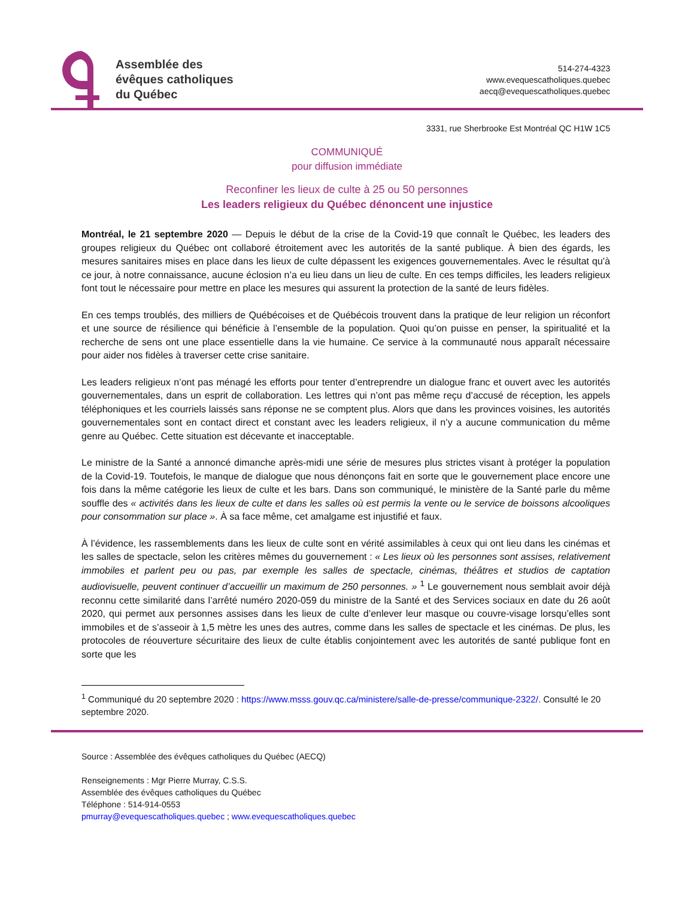Assemblée des
évêques catholiques
du Québec
514-274-4323
www.evequescatholiques.quebec
aecq@evequescatholiques.quebec
3331, rue Sherbrooke Est Montréal QC H1W 1C5
COMMUNIQUÉ
pour diffusion immédiate
Reconfiner les lieux de culte à 25 ou 50 personnes
Les leaders religieux du Québec dénoncent une injustice
Montréal, le 21 septembre 2020 — Depuis le début de la crise de la Covid-19 que connaît le Québec, les leaders des groupes religieux du Québec ont collaboré étroitement avec les autorités de la santé publique. À bien des égards, les mesures sanitaires mises en place dans les lieux de culte dépassent les exigences gouvernementales. Avec le résultat qu’à ce jour, à notre connaissance, aucune éclosion n’a eu lieu dans un lieu de culte. En ces temps difficiles, les leaders religieux font tout le nécessaire pour mettre en place les mesures qui assurent la protection de la santé de leurs fidèles.
En ces temps troublés, des milliers de Québécoises et de Québécois trouvent dans la pratique de leur religion un réconfort et une source de résilience qui bénéficie à l’ensemble de la population. Quoi qu’on puisse en penser, la spiritualité et la recherche de sens ont une place essentielle dans la vie humaine. Ce service à la communauté nous apparaît nécessaire pour aider nos fidèles à traverser cette crise sanitaire.
Les leaders religieux n’ont pas ménagé les efforts pour tenter d’entreprendre un dialogue franc et ouvert avec les autorités gouvernementales, dans un esprit de collaboration. Les lettres qui n’ont pas même reçu d’accusé de réception, les appels téléphoniques et les courriels laissés sans réponse ne se comptent plus. Alors que dans les provinces voisines, les autorités gouvernementales sont en contact direct et constant avec les leaders religieux, il n’y a aucune communication du même genre au Québec. Cette situation est décevante et inacceptable.
Le ministre de la Santé a annoncé dimanche après-midi une série de mesures plus strictes visant à protéger la population de la Covid-19. Toutefois, le manque de dialogue que nous dénonçons fait en sorte que le gouvernement place encore une fois dans la même catégorie les lieux de culte et les bars. Dans son communiqué, le ministère de la Santé parle du même souffle des « activités dans les lieux de culte et dans les salles où est permis la vente ou le service de boissons alcooliques pour consommation sur place ». À sa face même, cet amalgame est injustifié et faux.
À l’évidence, les rassemblements dans les lieux de culte sont en vérité assimilables à ceux qui ont lieu dans les cinémas et les salles de spectacle, selon les critères mêmes du gouvernement : « Les lieux où les personnes sont assises, relativement immobiles et parlent peu ou pas, par exemple les salles de spectacle, cinémas, théâtres et studios de captation audiovisuelle, peuvent continuer d’accueillir un maximum de 250 personnes. » <sup>1</sup> Le gouvernement nous semblait avoir déjà reconnu cette similarité dans l’arrêté numéro 2020-059 du ministre de la Santé et des Services sociaux en date du 26 août 2020, qui permet aux personnes assises dans les lieux de culte d’enlever leur masque ou couvre-visage lorsqu’elles sont immobiles et de s’asseoir à 1,5 mètre les unes des autres, comme dans les salles de spectacle et les cinémas. De plus, les protocoles de réouverture sécuritaire des lieux de culte établis conjointement avec les autorités de santé publique font en sorte que les
<sup>1</sup> Communiqué du 20 septembre 2020 : https://www.msss.gouv.qc.ca/ministere/salle-de-presse/communique-2322/. Consulté le 20 septembre 2020.
Source : Assemblée des évêques catholiques du Québec (AECQ)
Renseignements : Mgr Pierre Murray, C.S.S.
Assemblée des évêques catholiques du Québec
Téléphone : 514-914-0553
pmurray@evequescatholiques.quebec ; www.evequescatholiques.quebec